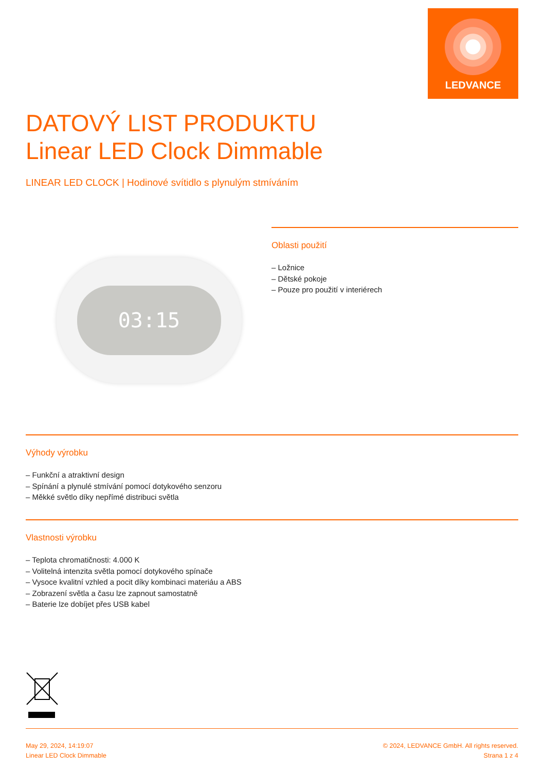LEDVANCE
DATOVÝ LIST PRODUKTU
Linear LED Clock Dimmable
LINEAR LED CLOCK | Hodinové svítidlo s plynulým stmíváním
03:15
Oblasti použití
– Ložnice
– Dětské pokoje
– Pouze pro použití v interiérech
Výhody výrobku
– Funkční a atraktivní design
– Spínání a plynulé stmívání pomocí dotykového senzoru
– Měkké světlo díky nepřímé distribuci světla
Vlastnosti výrobku
– Teplota chromatičnosti: 4.000 K
– Volitelná intenzita světla pomocí dotykového spínače
– Vysoce kvalitní vzhled a pocit díky kombinaci materiáu a ABS
– Zobrazení světla a času lze zapnout samostatně
– Baterie lze dobíjet přes USB kabel
May 29, 2024, 14:19:07
Linear LED Clock Dimmable
© 2024, LEDVANCE GmbH. All rights reserved.
Strana 1 z 4